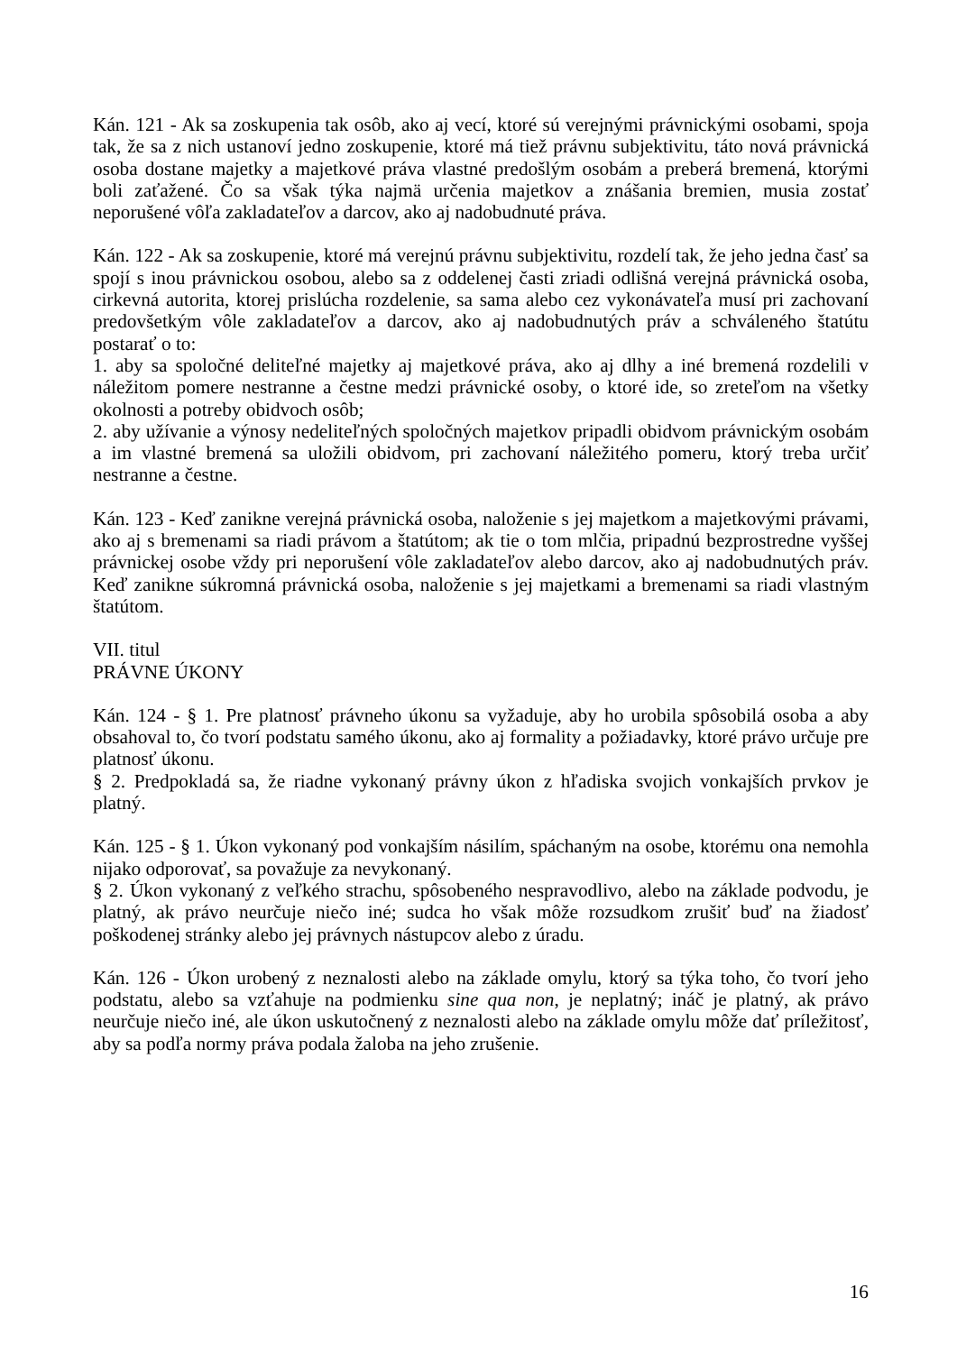Kán. 121 - Ak sa zoskupenia tak osôb, ako aj vecí, ktoré sú verejnými právnickými osobami, spoja tak, že sa z nich ustanoví jedno zoskupenie, ktoré má tiež právnu subjektivitu, táto nová právnická osoba dostane majetky a majetkové práva vlastné predošlým osobám a preberá bremená, ktorými boli zaťažené. Čo sa však týka najmä určenia majetkov a znášania bremien, musia zostať neporušené vôľa zakladateľov a darcov, ako aj nadobudnuté práva.
Kán. 122 - Ak sa zoskupenie, ktoré má verejnú právnu subjektivitu, rozdelí tak, že jeho jedna časť sa spojí s inou právnickou osobou, alebo sa z oddelenej časti zriadi odlišná verejná právnická osoba, cirkevná autorita, ktorej prislúcha rozdelenie, sa sama alebo cez vykonávateľa musí pri zachovaní predovšetkým vôle zakladateľov a darcov, ako aj nadobudnutých práv a schváleného štatútu postarať o to:
1. aby sa spoločné deliteľné majetky aj majetkové práva, ako aj dlhy a iné bremená rozdelili v náležitom pomere nestranne a čestne medzi právnické osoby, o ktoré ide, so zreteľom na všetky okolnosti a potreby obidvoch osôb;
2. aby užívanie a výnosy nedeliteľných spoločných majetkov pripadli obidvom právnickým osobám a im vlastné bremená sa uložili obidvom, pri zachovaní náležitého pomeru, ktorý treba určiť nestranne a čestne.
Kán. 123 - Keď zanikne verejná právnická osoba, naloženie s jej majetkom a majetkovými právami, ako aj s bremenami sa riadi právom a štatútom; ak tie o tom mlčia, pripadnú bezprostredne vyššej právnickej osobe vždy pri neporušení vôle zakladateľov alebo darcov, ako aj nadobudnutých práv. Keď zanikne súkromná právnická osoba, naloženie s jej majetkami a bremenami sa riadi vlastným štatútom.
VII. titul
PRÁVNE ÚKONY
Kán. 124 - § 1. Pre platnosť právneho úkonu sa vyžaduje, aby ho urobila spôsobilá osoba a aby obsahoval to, čo tvorí podstatu samého úkonu, ako aj formality a požiadavky, ktoré právo určuje pre platnosť úkonu.
§ 2. Predpokladá sa, že riadne vykonaný právny úkon z hľadiska svojich vonkajších prvkov je platný.
Kán. 125 - § 1. Úkon vykonaný pod vonkajším násilím, spáchaným na osobe, ktorému ona nemohla nijako odporovať, sa považuje za nevykonaný.
§ 2. Úkon vykonaný z veľkého strachu, spôsobeného nespravodlivo, alebo na základe podvodu, je platný, ak právo neurčuje niečo iné; sudca ho však môže rozsudkom zrušiť buď na žiadosť poškodenej stránky alebo jej právnych nástupcov alebo z úradu.
Kán. 126 - Úkon urobený z neznalosti alebo na základe omylu, ktorý sa týka toho, čo tvorí jeho podstatu, alebo sa vzťahuje na podmienku sine qua non, je neplatný; ináč je platný, ak právo neurčuje niečo iné, ale úkon uskutočnený z neznalosti alebo na základe omylu môže dať príležitosť, aby sa podľa normy práva podala žaloba na jeho zrušenie.
16